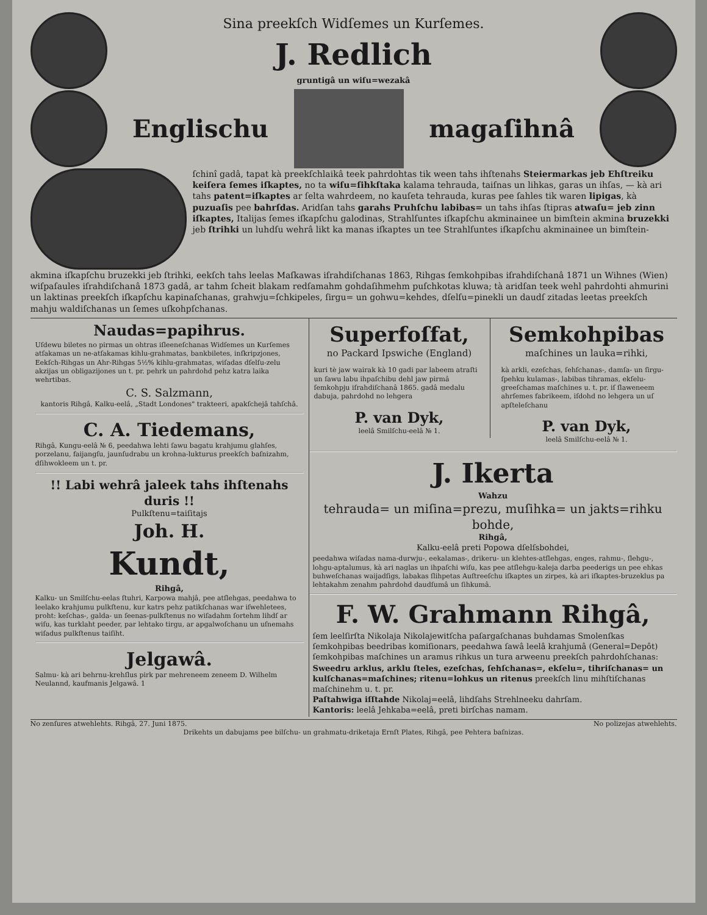Sina preekſch Widſemes un Kurſemes.
J. Redlich
gruntigâ un wiſu=wezakâ
Englischu magaſihnâ
ſchinî gadâ, tapat kà preekſchlaikâ teek pahrdohtas tik ween tahs ihſtenahs Steiermarkas jeb Ehſtreiku keiſera ſemes iſkaptes, no ta wiſu=ſihkſtaka kalama tehrauda, taiſnas un lihkas, garas un ihſas, — kà ari tahs patent=iſkaptes ar ſelta wahrdeem, no kauſeta tehrauda, kuras pee ſahles tik waren lipigas, kà puzuaſis pee bahrſdas. Aridſan tahs garahs Pruhſchu labibas= un tahs ihſas ſtipras atwaſu= jeb zinn iſkaptes, Italijas ſemes iſkapſchu galodinas, Strahlſuntes iſkapſchu akminainee un bimſtein akmina bruzekki jeb ſtrihki un luhdſu wehrâ likt ka manas iſkaptes un tee Strahlſuntes iſkapſchu akminainee un bimſtein-
akmina iſkapſchu bruzekki jeb ſtrihki, eekſch tahs leelas Maſkawas iſrahdiſchanas 1863, Rihgas ſemkohpibas iſrahdiſchanâ 1871 un Wihnes (Wien) wiſpaſaules iſrahdiſchanâ 1873 gadâ, ar tahm ſcheit blakam redſamahm gohdaſihmehm puſchkotas kluwa; tà aridſan teek wehl pahrdohti ahmurini un laktinas preekſch iſkapſchu kapinaſchanas, grahwju=ſchkipeles, ſirgu= un gohwu=kehdes, dſelſu=pinekli un daudſ zitadas leetas preekſch mahju waldiſchanas un ſemes uſkohpſchanas.
Naudas=papihrus.
Uſdewu biletes no pirmas un ohtras iſleeneſchanas Widſemes un Kurſemes atſakamas un ne-atſakamas kihlu-grahmatas, bankbiletes, inſkripzjones, Eekſch-Rihgas un Ahr-Rihgas 5½% kihlu-grahmatas, wiſadas dſelſu-zelu akzijas un obligazijones un t. pr. pehrk un pahrdohd pehz katra laika wehrtibas.
C. S. Salzmann,
kantoris Rihgâ, Kalku-eelâ, „Stadt Londones" trakteeri, apakſchejâ tahſchâ.
C. A. Tiedemans,
Rihgâ, Kungu-eelâ № 6, peedahwa lehti ſawu bagatu krahjumu glahſes, porzelanu, faijangſu, jaunſudrabu un krohna-lukturus preekſch baſnizahm, dſihwokleem un t. pr.
!! Labi wehrâ jaleek tahs ihſtenahs duris !!
Pulkſtenu=taiſitajs
Joh. H.
Kundt,
Rihgâ,
Kalku- un Smilſchu-eelas ſtuhri, Karpowa mahjâ, pee atſlehgas, peedahwa to leelako krahjumu pulkſtenu, kur katrs pehz patikſchanas war iſwehletees, proht: keſchas-, galda- un ſeenas-pulkſtenus no wiſadahm ſortehm lihdſ ar wiſu, kas turklaht peeder, par lehtako tirgu, ar apgalwoſchanu un uſnemahs wiſadus pulkſtenus taiſiht.
Jelgawâ.
Salmu- kà ari behrnu-krehſlus pirk par mehreneem zeneem D. Wilhelm Neulannd, kaufmanis Jelgawâ. 1
Superfoſfat,
no Packard Ipswiche (England)
kuri tè jaw wairak kà 10 gadi par labeem atraſti un ſawu labu ihpaſchibu dehl jaw pirmâ ſemkohpju iſrahdiſchanâ 1865. gadâ medalu dabuja, pahrdohd no lehgera
P. van Dyk,
leelâ Smilſchu-eelâ № 1.
Semkohpibas
maſchines un lauka=rihki,
kà arkli, ezeſchas, ſehſchanas-, damſa- un ſirgu-ſpehku kulamas-, labibas tihramas, ekſelu-greeſchamas maſchines u. t. pr. iſ ſlaweneem ahrſemes fabrikeem, iſdohd no lehgera un uſ apſteleſchanu
P. van Dyk,
leelâ Smilſchu-eelâ № 1.
J. Ikerta
Wahzu
tehrauda= un miſina=prezu, muſihka= un jakts=rihku bohde,
Rihgâ,
Kalku-eelâ preti Popowa dſelſsbohdei,
peedahwa wiſadas nama-durwju-, eekalamas-, drikeru- un klehtes-atſlehgas, enges, rahmu-, ſlehgu-, lohgu-aptalumus, kà ari naglas un ihpaſchi wiſu, kas pee atſlehgu-kaleja darba peederigs un pee ehkas buhweſchanas waijadſigs, labakas ſlihpetas Auſtreeſchu iſkaptes un zirpes, kà ari iſkaptes-bruzeklus pa lehtakahm zenahm pahrdohd daudſumâ un ſihkumâ.
F. W. Grahmann Rihgâ,
ſem leelſirſta Nikolaja Nikolajewitſcha paſargaſchanas buhdamas Smolenſkas ſemkohpibas beedribas komiſionars, peedahwa ſawâ leelâ krahjumâ (General=Depôt) ſemkohpibas maſchines un aramus rihkus un tura arweenu preekſch pahrdohſchanas:
Sweedru arklus, arklu ſteles, ezeſchas, ſehſchanas=, ekſelu=, tihriſchanas= un kulſchanas=maſchines; ritenu=lohkus un ritenus preekſch linu mihſtiſchanas maſchinehm u. t. pr.
Paſtahwiga iſſtahde Nikolaj=eelâ, lihdſahs Strehlneeku dahrſam.
Kantoris: leelâ Jehkaba=eelâ, preti birſchas namam.
No zenſures atwehlehts. Rihgâ, 27. Juni 1875. No polizejas atwehlehts.
Drikehts un dabujams pee bilſchu- un grahmatu-driketaja Ernſt Plates, Rihgâ, pee Pehtera baſnizas.